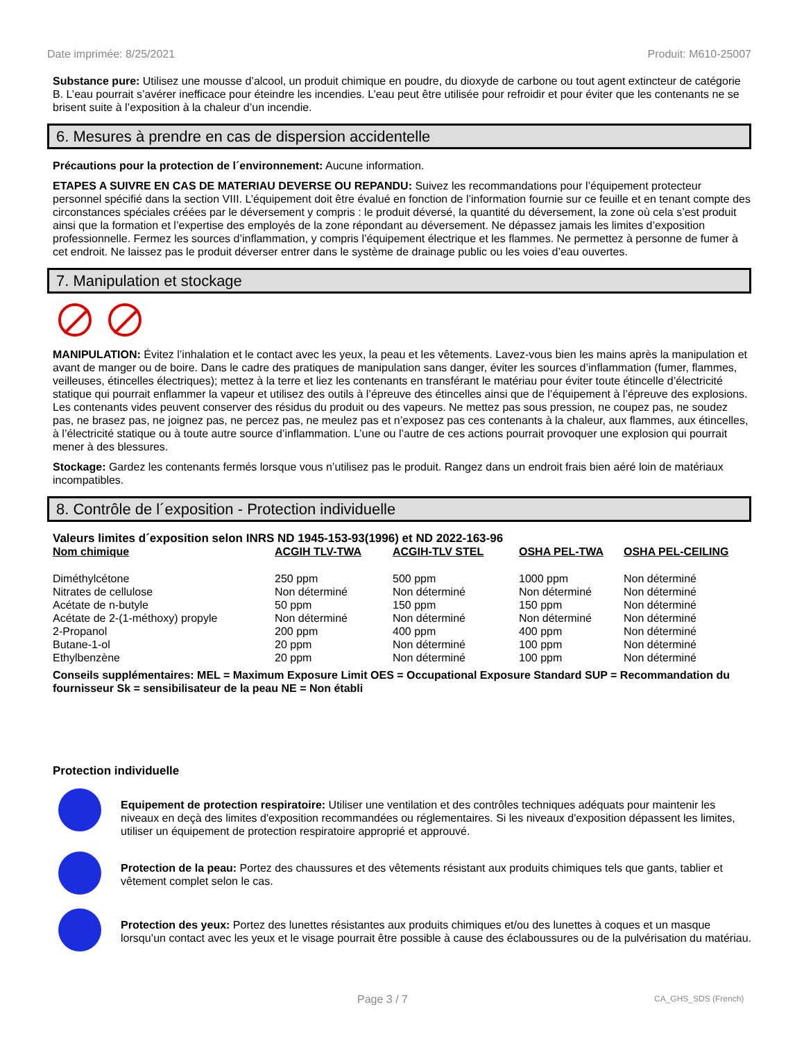Date imprimée: 8/25/2021 Produit: M610-25007
Substance pure: Utilisez une mousse d’alcool, un produit chimique en poudre, du dioxyde de carbone ou tout agent extincteur de catégorie B. L’eau pourrait s’avérer inefficace pour éteindre les incendies. L’eau peut être utilisée pour refroidir et pour éviter que les contenants ne se brisent suite à l’exposition à la chaleur d’un incendie.
6. Mesures à prendre en cas de dispersion accidentelle
Précautions pour la protection de l´environnement: Aucune information.
ETAPES A SUIVRE EN CAS DE MATERIAU DEVERSE OU REPANDU: Suivez les recommandations pour l’équipement protecteur personnel spécifié dans la section VIII. L’équipement doit être évalué en fonction de l’information fournie sur ce feuille et en tenant compte des circonstances spéciales créées par le déversement y compris : le produit déversé, la quantité du déversement, la zone où cela s’est produit ainsi que la formation et l’expertise des employés de la zone répondant au déversement. Ne dépassez jamais les limites d’exposition professionnelle. Fermez les sources d’inflammation, y compris l’équipement électrique et les flammes. Ne permettez à personne de fumer à cet endroit. Ne laissez pas le produit déverser entrer dans le système de drainage public ou les voies d’eau ouvertes.
7. Manipulation et stockage
MANIPULATION: Évitez l’inhalation et le contact avec les yeux, la peau et les vêtements. Lavez-vous bien les mains après la manipulation et avant de manger ou de boire. Dans le cadre des pratiques de manipulation sans danger, éviter les sources d’inflammation (fumer, flammes, veilleuses, étincelles électriques); mettez à la terre et liez les contenants en transférant le matériau pour éviter toute étincelle d’électricité statique qui pourrait enflammer la vapeur et utilisez des outils à l’épreuve des étincelles ainsi que de l’équipement à l’épreuve des explosions. Les contenants vides peuvent conserver des résidus du produit ou des vapeurs. Ne mettez pas sous pression, ne coupez pas, ne soudez pas, ne brasez pas, ne joignez pas, ne percez pas, ne meulez pas et n’exposez pas ces contenants à la chaleur, aux flammes, aux étincelles, à l’électricité statique ou à toute autre source d’inflammation. L’une ou l’autre de ces actions pourrait provoquer une explosion qui pourrait mener à des blessures.
Stockage: Gardez les contenants fermés lorsque vous n’utilisez pas le produit. Rangez dans un endroit frais bien aéré loin de matériaux incompatibles.
8. Contrôle de l´exposition - Protection individuelle
Valeurs limites d´exposition selon INRS ND 1945-153-93(1996) et ND 2022-163-96
| Nom chimique | ACGIH TLV-TWA | ACGIH-TLV STEL | OSHA PEL-TWA | OSHA PEL-CEILING |
| --- | --- | --- | --- | --- |
| Diméthylcétone | 250 ppm | 500 ppm | 1000 ppm | Non déterminé |
| Nitrates de cellulose | Non déterminé | Non déterminé | Non déterminé | Non déterminé |
| Acétate de n-butyle | 50 ppm | 150 ppm | 150 ppm | Non déterminé |
| Acétate de 2-(1-méthoxy) propyle | Non déterminé | Non déterminé | Non déterminé | Non déterminé |
| 2-Propanol | 200 ppm | 400 ppm | 400 ppm | Non déterminé |
| Butane-1-ol | 20 ppm | Non déterminé | 100 ppm | Non déterminé |
| Ethylbenzène | 20 ppm | Non déterminé | 100 ppm | Non déterminé |
Conseils supplémentaires: MEL = Maximum Exposure Limit OES = Occupational Exposure Standard SUP = Recommandation du fournisseur Sk = sensibilisateur de la peau NE = Non établi
Protection individuelle
Equipement de protection respiratoire: Utiliser une ventilation et des contrôles techniques adéquats pour maintenir les niveaux en deçà des limites d'exposition recommandées ou réglementaires. Si les niveaux d'exposition dépassent les limites, utiliser un équipement de protection respiratoire approprié et approuvé.
Protection de la peau: Portez des chaussures et des vêtements résistant aux produits chimiques tels que gants, tablier et vêtement complet selon le cas.
Protection des yeux: Portez des lunettes résistantes aux produits chimiques et/ou des lunettes à coques et un masque lorsqu’un contact avec les yeux et le visage pourrait être possible à cause des éclaboussures ou de la pulvérisation du matériau.
Page 3 / 7 CA_GHS_SDS (French)